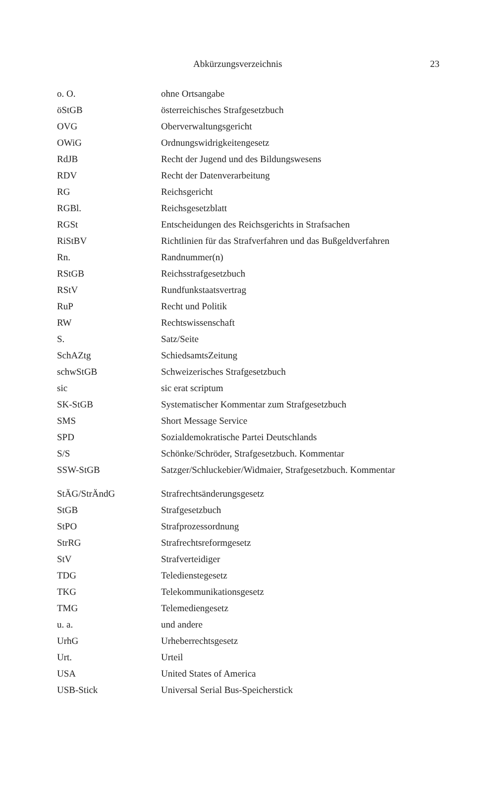Abkürzungsverzeichnis 23
| o. O. | ohne Ortsangabe |
| öStGB | österreichisches Strafgesetzbuch |
| OVG | Oberverwaltungsgericht |
| OWiG | Ordnungswidrigkeitengesetz |
| RdJB | Recht der Jugend und des Bildungswesens |
| RDV | Recht der Datenverarbeitung |
| RG | Reichsgericht |
| RGBl. | Reichsgesetzblatt |
| RGSt | Entscheidungen des Reichsgerichts in Strafsachen |
| RiStBV | Richtlinien für das Strafverfahren und das Bußgeldverfahren |
| Rn. | Randnummer(n) |
| RStGB | Reichsstrafgesetzbuch |
| RStV | Rundfunkstaatsvertrag |
| RuP | Recht und Politik |
| RW | Rechtswissenschaft |
| S. | Satz/Seite |
| SchAZtg | SchiedsamtsZeitung |
| schwStGB | Schweizerisches Strafgesetzbuch |
| sic | sic erat scriptum |
| SK-StGB | Systematischer Kommentar zum Strafgesetzbuch |
| SMS | Short Message Service |
| SPD | Sozialdemokratische Partei Deutschlands |
| S/S | Schönke/Schröder, Strafgesetzbuch. Kommentar |
| SSW-StGB | Satzger/Schluckebier/Widmaier, Strafgesetzbuch. Kommentar |
| StÄG/StrÄndG | Strafrechtsänderungsgesetz |
| StGB | Strafgesetzbuch |
| StPO | Strafprozessordnung |
| StrRG | Strafrechtsreformgesetz |
| StV | Strafverteidiger |
| TDG | Teledienstegesetz |
| TKG | Telekommunikationsgesetz |
| TMG | Telemediengesetz |
| u. a. | und andere |
| UrhG | Urheberrechtsgesetz |
| Urt. | Urteil |
| USA | United States of America |
| USB-Stick | Universal Serial Bus-Speicherstick |